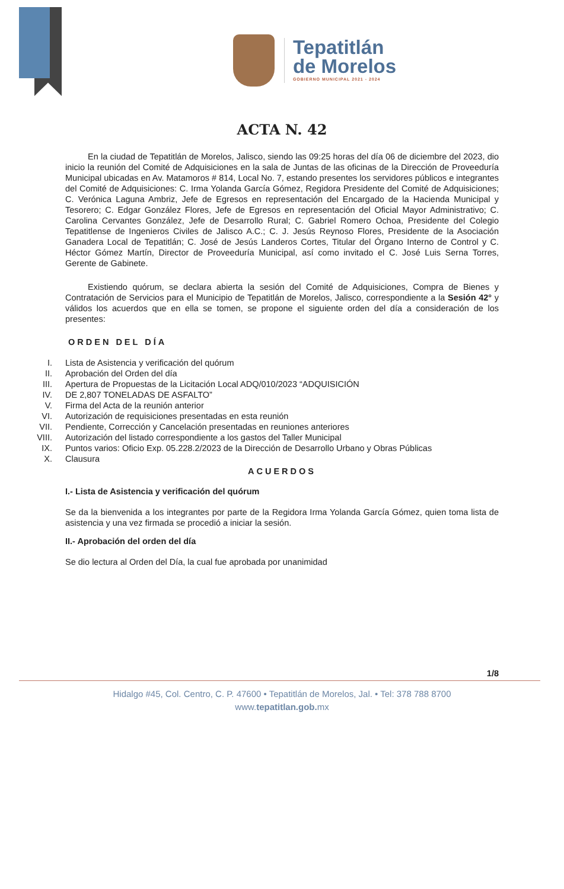Tepatitlán
de Morelos
GOBIERNO MUNICIPAL 2021 - 2024
ACTA N. 42
En la ciudad de Tepatitlán de Morelos, Jalisco, siendo las 09:25 horas del día 06 de diciembre del 2023, dio inicio la reunión del Comité de Adquisiciones en la sala de Juntas de las oficinas de la Dirección de Proveeduría Municipal ubicadas en Av. Matamoros # 814, Local No. 7, estando presentes los servidores públicos e integrantes del Comité de Adquisiciones: C. Irma Yolanda García Gómez, Regidora Presidente del Comité de Adquisiciones; C. Verónica Laguna Ambriz, Jefe de Egresos en representación del Encargado de la Hacienda Municipal y Tesorero; C. Edgar González Flores, Jefe de Egresos en representación del Oficial Mayor Administrativo; C. Carolina Cervantes González, Jefe de Desarrollo Rural; C. Gabriel Romero Ochoa, Presidente del Colegio Tepatitlense de Ingenieros Civiles de Jalisco A.C.; C. J. Jesús Reynoso Flores, Presidente de la Asociación Ganadera Local de Tepatitlán; C. José de Jesús Landeros Cortes, Titular del Órgano Interno de Control y C. Héctor Gómez Martín, Director de Proveeduría Municipal, así como invitado el C. José Luis Serna Torres, Gerente de Gabinete.
Existiendo quórum, se declara abierta la sesión del Comité de Adquisiciones, Compra de Bienes y Contratación de Servicios para el Municipio de Tepatitlán de Morelos, Jalisco, correspondiente a la Sesión 42° y válidos los acuerdos que en ella se tomen, se propone el siguiente orden del día a consideración de los presentes:
ORDEN DEL DÍA
I. Lista de Asistencia y verificación del quórum
II. Aprobación del Orden del día
III. Apertura de Propuestas de la Licitación Local ADQ/010/2023 “ADQUISICIÓN
IV. DE 2,807 TONELADAS DE ASFALTO”
V. Firma del Acta de la reunión anterior
VI. Autorización de requisiciones presentadas en esta reunión
VII. Pendiente, Corrección y Cancelación presentadas en reuniones anteriores
VIII. Autorización del listado correspondiente a los gastos del Taller Municipal
IX. Puntos varios: Oficio Exp. 05.228.2/2023 de la Dirección de Desarrollo Urbano y Obras Públicas
X. Clausura
ACUERDOS
I.- Lista de Asistencia y verificación del quórum
Se da la bienvenida a los integrantes por parte de la Regidora Irma Yolanda García Gómez, quien toma lista de asistencia y una vez firmada se procedió a iniciar la sesión.
II.- Aprobación del orden del día
Se dio lectura al Orden del Día, la cual fue aprobada por unanimidad
1/8
Hidalgo #45, Col. Centro, C. P. 47600 • Tepatitlán de Morelos, Jal. • Tel: 378 788 8700
www.tepatitlan.gob. mx